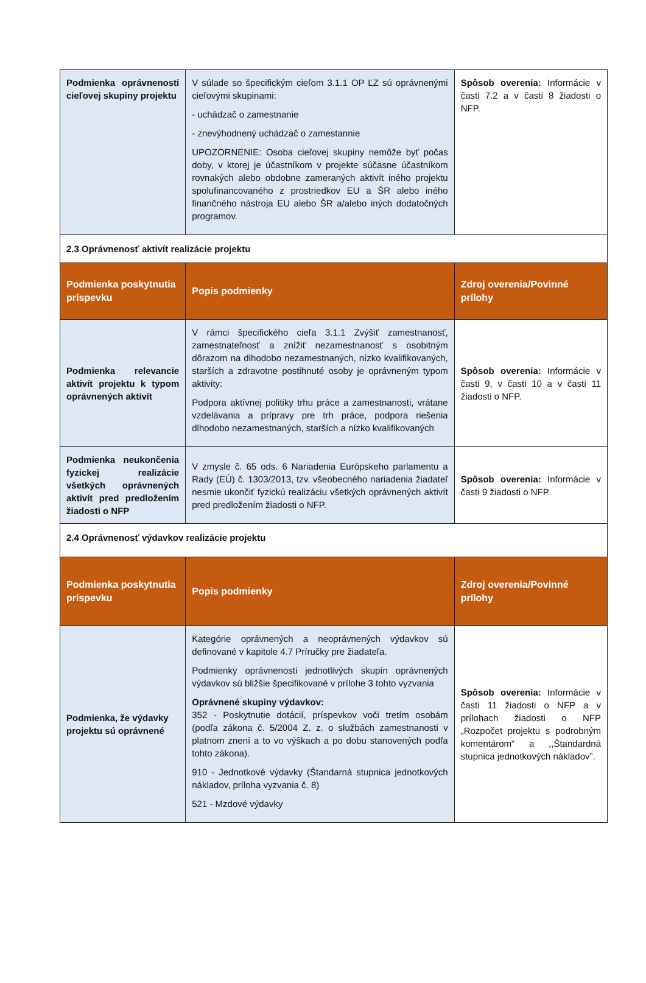| Podmienka oprávnenosti cieľovej skupiny projektu | V súlade so špecifickým cieľom 3.1.1 OP ĽZ sú oprávnenými cieľovými skupinami: - uchádzač o zamestnanie - znevýhodnený uchádzač o zamestannie UPOZORNENIE: Osoba cieľovej skupiny nemôže byť počas doby, v ktorej je účastníkom v projekte súčasne účastníkom rovnakých alebo obdobne zameraných aktivít iného projektu spolufinancovaného z prostriedkov EU a ŠR alebo iného finančného nástroja EU alebo ŠR a/alebo iných dodatočných programov. | Spôsob overenia: Informácie v časti 7.2 a v časti 8 žiadosti o NFP. |
| 2.3 Oprávnenosť aktivít realizácie projektu | | |
| Podmienka poskytnutia príspevku | Popis podmienky | Zdroj overenia/Povinné prílohy |
| Podmienka relevancie aktivít projektu k typom oprávnených aktivít | V rámci špecifického cieľa 3.1.1 Zvýšiť zamestnanosť, zamestnateľnosť a znížiť nezamestnanosť s osobitným dôrazom na dlhodobo nezamestnaných, nízko kvalifikovaných, starších a zdravotne postihnuté osoby je oprávneným typom aktivity: Podpora aktívnej politiky trhu práce a zamestnanosti, vrátane vzdelávania a prípravy pre trh práce, podpora riešenia dlhodobo nezamestnaných, starších a nízko kvalifikovaných | Spôsob overenia: Informácie v časti 9, v časti 10 a v časti 11 žiadosti o NFP. |
| Podmienka neukončenia fyzickej realizácie všetkých oprávnených aktivít pred predložením žiadosti o NFP | V zmysle č. 65 ods. 6 Nariadenia Európskeho parlamentu a Rady (EÚ) č. 1303/2013, tzv. všeobecného nariadenia žiadateľ nesmie ukončiť fyzickú realizáciu všetkých oprávnených aktivít pred predložením žiadosti o NFP. | Spôsob overenia: Informácie v časti 9 žiadosti o NFP. |
| 2.4 Oprávnenosť výdavkov realizácie projektu | | |
| Podmienka poskytnutia príspevku | Popis podmienky | Zdroj overenia/Povinné prílohy |
| Podmienka, že výdavky projektu sú oprávnené | Kategórie oprávnených a neoprávnených výdavkov sú definované v kapitole 4.7 Príručky pre žiadateľa. Podmienky oprávnenosti jednotlivých skupín oprávnených výdavkov sú bližšie špecifikované v prílohe 3 tohto vyzvania Oprávnené skupiny výdavkov: 352 - Poskytnutie dotácií, príspevkov voči tretím osobám (podľa zákona č. 5/2004 Z. z. o službách zamestnanosti v platnom znení a to vo výškach a po dobu stanovených podľa tohto zákona). 910 - Jednotkové výdavky (Štandarná stupnica jednotkových nákladov, príloha vyzvania č. 8) 521 - Mzdové výdavky | Spôsob overenia: Informácie v časti 11 žiadosti o NFP a v prílohach žiadosti o NFP „Rozpočet projektu s podrobným komentárom“ a ,,Štandardná stupnica jednotkových nákladov”. |